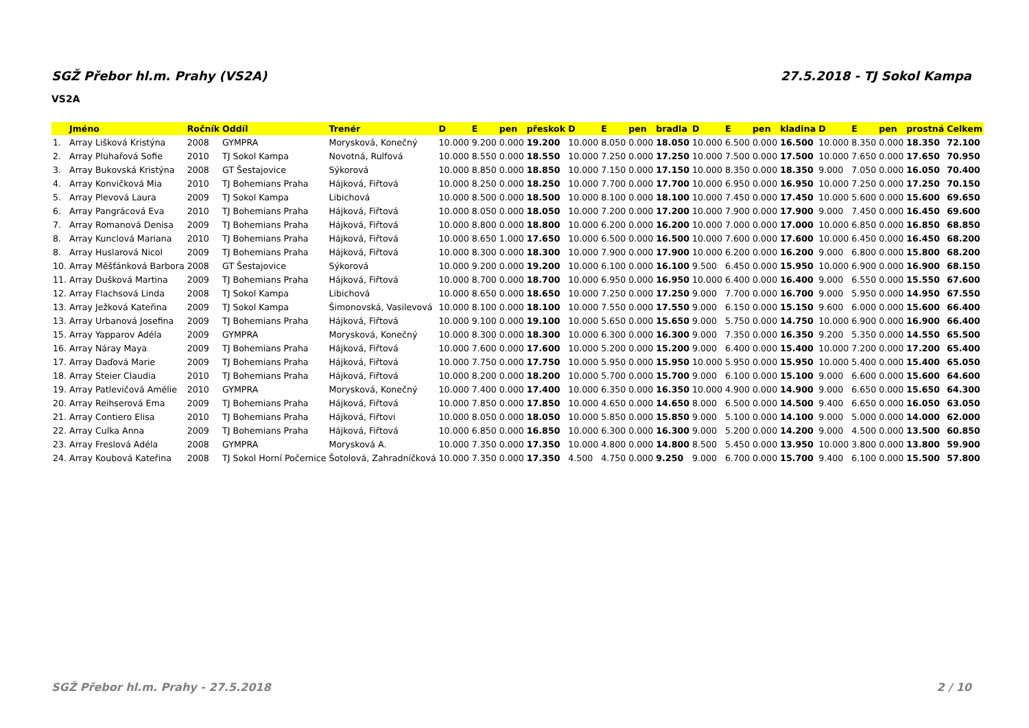SGŽ Přebor hl.m. Prahy (VS2A) 27.5.2018 - TJ Sokol Kampa
VS2A
| | Jméno | Ročník | Oddíl | Trenér | D | E | pen | přeskok | D | E | pen | bradla | D | E | pen | kladina | D | E | pen | prostná | Celkem |
| --- | --- | --- | --- | --- | --- | --- | --- | --- | --- | --- | --- | --- | --- | --- | --- | --- | --- | --- | --- | --- | --- |
| 1. | Array Lišková Kristýna | 2008 | GYMPRA | Morysková, Konečný | 10.000 | 9.200 | 0.000 | 19.200 | 10.000 | 8.050 | 0.000 | 18.050 | 10.000 | 6.500 | 0.000 | 16.500 | 10.000 | 8.350 | 0.000 | 18.350 | 72.100 |
| 2. | Array Pluhařová Sofie | 2010 | TJ Sokol Kampa | Novotná, Rulfová | 10.000 | 8.550 | 0.000 | 18.550 | 10.000 | 7.250 | 0.000 | 17.250 | 10.000 | 7.500 | 0.000 | 17.500 | 10.000 | 7.650 | 0.000 | 17.650 | 70.950 |
| 3. | Array Bukovská Kristýna | 2008 | GT Šestajovice | Sýkorová | 10.000 | 8.850 | 0.000 | 18.850 | 10.000 | 7.150 | 0.000 | 17.150 | 10.000 | 8.350 | 0.000 | 18.350 | 9.000 | 7.050 | 0.000 | 16.050 | 70.400 |
| 4. | Array Konvičková Mia | 2010 | TJ Bohemians Praha | Hájková, Fiřtová | 10.000 | 8.250 | 0.000 | 18.250 | 10.000 | 7.700 | 0.000 | 17.700 | 10.000 | 6.950 | 0.000 | 16.950 | 10.000 | 7.250 | 0.000 | 17.250 | 70.150 |
| 5. | Array Plevová Laura | 2009 | TJ Sokol Kampa | Libichová | 10.000 | 8.500 | 0.000 | 18.500 | 10.000 | 8.100 | 0.000 | 18.100 | 10.000 | 7.450 | 0.000 | 17.450 | 10.000 | 5.600 | 0.000 | 15.600 | 69.650 |
| 6. | Array Pangrácová Eva | 2010 | TJ Bohemians Praha | Hájková, Fiřtová | 10.000 | 8.050 | 0.000 | 18.050 | 10.000 | 7.200 | 0.000 | 17.200 | 10.000 | 7.900 | 0.000 | 17.900 | 9.000 | 7.450 | 0.000 | 16.450 | 69.600 |
| 7. | Array Romanová Denisa | 2009 | TJ Bohemians Praha | Hájková, Fiřtová | 10.000 | 8.800 | 0.000 | 18.800 | 10.000 | 6.200 | 0.000 | 16.200 | 10.000 | 7.000 | 0.000 | 17.000 | 10.000 | 6.850 | 0.000 | 16.850 | 68.850 |
| 8. | Array Kunclová Mariana | 2010 | TJ Bohemians Praha | Hájková, Fiřtová | 10.000 | 8.650 | 1.000 | 17.650 | 10.000 | 6.500 | 0.000 | 16.500 | 10.000 | 7.600 | 0.000 | 17.600 | 10.000 | 6.450 | 0.000 | 16.450 | 68.200 |
| 8. | Array Huslarová Nicol | 2009 | TJ Bohemians Praha | Hájková, Fiřtová | 10.000 | 8.300 | 0.000 | 18.300 | 10.000 | 7.900 | 0.000 | 17.900 | 10.000 | 6.200 | 0.000 | 16.200 | 9.000 | 6.800 | 0.000 | 15.800 | 68.200 |
| 10. | Array Měšťánková Barbora | 2008 | GT Šestajovice | Sýkorová | 10.000 | 9.200 | 0.000 | 19.200 | 10.000 | 6.100 | 0.000 | 16.100 | 9.500 | 6.450 | 0.000 | 15.950 | 10.000 | 6.900 | 0.000 | 16.900 | 68.150 |
| 11. | Array Dušková Martina | 2009 | TJ Bohemians Praha | Hájková, Fiřtová | 10.000 | 8.700 | 0.000 | 18.700 | 10.000 | 6.950 | 0.000 | 16.950 | 10.000 | 6.400 | 0.000 | 16.400 | 9.000 | 6.550 | 0.000 | 15.550 | 67.600 |
| 12. | Array Flachsová Linda | 2008 | TJ Sokol Kampa | Libichová | 10.000 | 8.650 | 0.000 | 18.650 | 10.000 | 7.250 | 0.000 | 17.250 | 9.000 | 7.700 | 0.000 | 16.700 | 9.000 | 5.950 | 0.000 | 14.950 | 67.550 |
| 13. | Array Ježková Kateřina | 2009 | TJ Sokol Kampa | Šimonovská, Vasilevová | 10.000 | 8.100 | 0.000 | 18.100 | 10.000 | 7.550 | 0.000 | 17.550 | 9.000 | 6.150 | 0.000 | 15.150 | 9.600 | 6.000 | 0.000 | 15.600 | 66.400 |
| 13. | Array Urbanová Josefina | 2009 | TJ Bohemians Praha | Hájková, Fiřtová | 10.000 | 9.100 | 0.000 | 19.100 | 10.000 | 5.650 | 0.000 | 15.650 | 9.000 | 5.750 | 0.000 | 14.750 | 10.000 | 6.900 | 0.000 | 16.900 | 66.400 |
| 15. | Array Yapparov Adéla | 2009 | GYMPRA | Morysková, Konečný | 10.000 | 8.300 | 0.000 | 18.300 | 10.000 | 6.300 | 0.000 | 16.300 | 9.000 | 7.350 | 0.000 | 16.350 | 9.200 | 5.350 | 0.000 | 14.550 | 65.500 |
| 16. | Array Náray Maya | 2009 | TJ Bohemians Praha | Hájková, Fiřtová | 10.000 | 7.600 | 0.000 | 17.600 | 10.000 | 5.200 | 0.000 | 15.200 | 9.000 | 6.400 | 0.000 | 15.400 | 10.000 | 7.200 | 0.000 | 17.200 | 65.400 |
| 17. | Array Daďová Marie | 2009 | TJ Bohemians Praha | Hájková, Fiřtová | 10.000 | 7.750 | 0.000 | 17.750 | 10.000 | 5.950 | 0.000 | 15.950 | 10.000 | 5.950 | 0.000 | 15.950 | 10.000 | 5.400 | 0.000 | 15.400 | 65.050 |
| 18. | Array Steier Claudia | 2010 | TJ Bohemians Praha | Hájková, Fiřtová | 10.000 | 8.200 | 0.000 | 18.200 | 10.000 | 5.700 | 0.000 | 15.700 | 9.000 | 6.100 | 0.000 | 15.100 | 9.000 | 6.600 | 0.000 | 15.600 | 64.600 |
| 19. | Array Patlevičová Amélie | 2010 | GYMPRA | Morysková, Konečný | 10.000 | 7.400 | 0.000 | 17.400 | 10.000 | 6.350 | 0.000 | 16.350 | 10.000 | 4.900 | 0.000 | 14.900 | 9.000 | 6.650 | 0.000 | 15.650 | 64.300 |
| 20. | Array Reihserová Ema | 2009 | TJ Bohemians Praha | Hájková, Fiřtová | 10.000 | 7.850 | 0.000 | 17.850 | 10.000 | 4.650 | 0.000 | 14.650 | 8.000 | 6.500 | 0.000 | 14.500 | 9.400 | 6.650 | 0.000 | 16.050 | 63.050 |
| 21. | Array Contiero Elisa | 2010 | TJ Bohemians Praha | Hájková, Fiřtovi | 10.000 | 8.050 | 0.000 | 18.050 | 10.000 | 5.850 | 0.000 | 15.850 | 9.000 | 5.100 | 0.000 | 14.100 | 9.000 | 5.000 | 0.000 | 14.000 | 62.000 |
| 22. | Array Culka Anna | 2009 | TJ Bohemians Praha | Hájková, Fiřtová | 10.000 | 6.850 | 0.000 | 16.850 | 10.000 | 6.300 | 0.000 | 16.300 | 9.000 | 5.200 | 0.000 | 14.200 | 9.000 | 4.500 | 0.000 | 13.500 | 60.850 |
| 23. | Array Freslová Adéla | 2008 | GYMPRA | Morysková A. | 10.000 | 7.350 | 0.000 | 17.350 | 10.000 | 4.800 | 0.000 | 14.800 | 8.500 | 5.450 | 0.000 | 13.950 | 10.000 | 3.800 | 0.000 | 13.800 | 59.900 |
| 24. | Array Koubová Kateřina | 2008 | TJ Sokol Horní Počernice | Šotolová, Zahradníčková | 10.000 | 7.350 | 0.000 | 17.350 | 4.500 | 4.750 | 0.000 | 9.250 | 9.000 | 6.700 | 0.000 | 15.700 | 9.400 | 6.100 | 0.000 | 15.500 | 57.800 |
SGŽ Přebor hl.m. Prahy - 27.5.2018 2 / 10